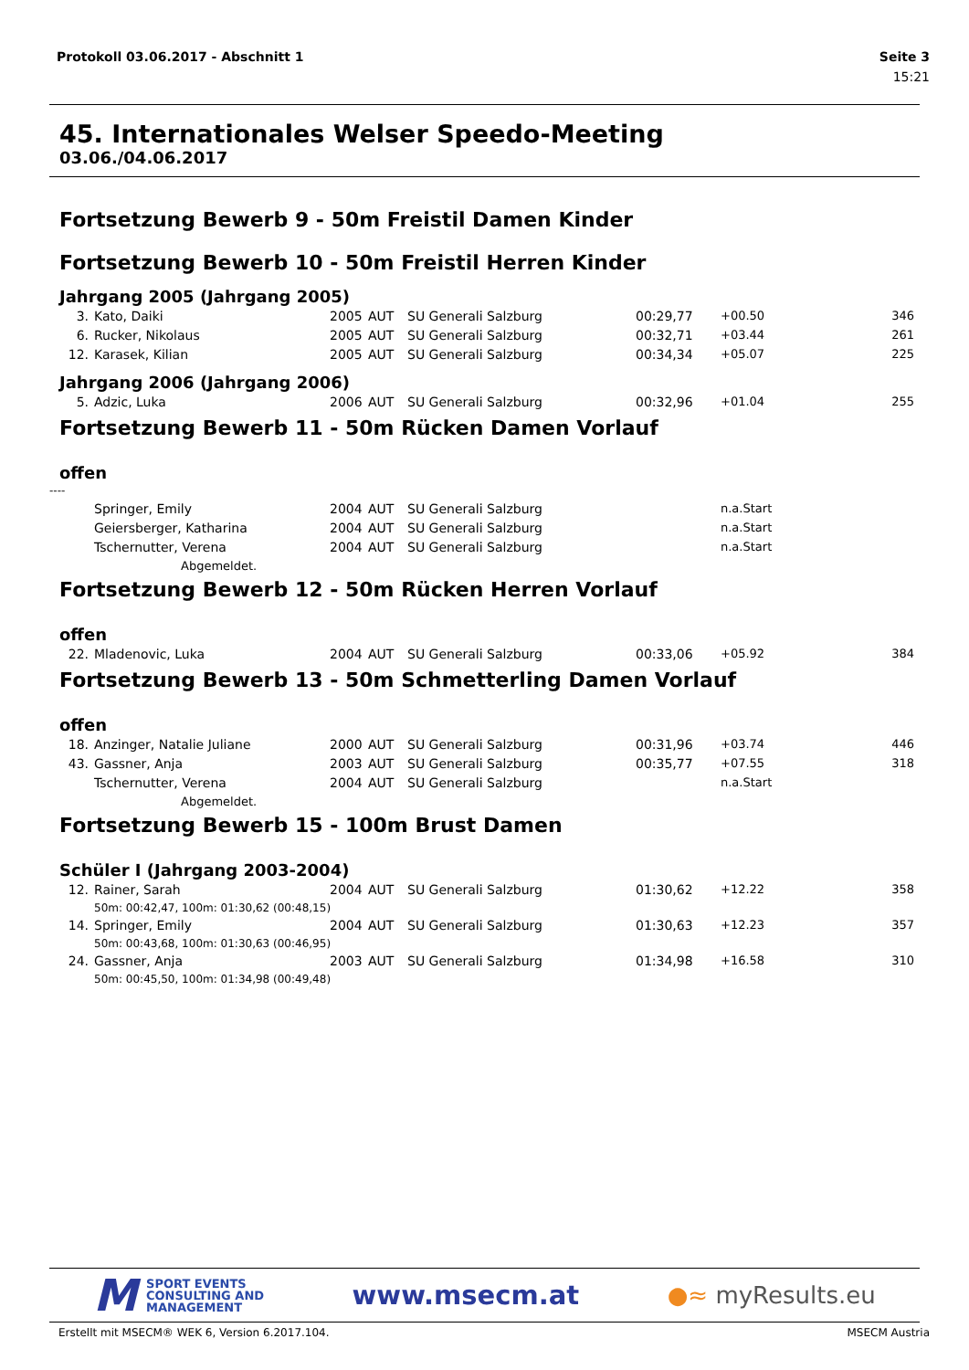Protokoll 03.06.2017 - Abschnitt 1 Seite 3
15:21
45. Internationales Welser Speedo-Meeting
03.06./04.06.2017
Fortsetzung Bewerb 9 - 50m Freistil Damen Kinder
Fortsetzung Bewerb 10 - 50m Freistil Herren Kinder
Jahrgang 2005 (Jahrgang 2005)
| 3. | Kato, Daiki | 2005 | AUT | SU Generali Salzburg | 00:29,77 | +00.50 | 346 |
| 6. | Rucker, Nikolaus | 2005 | AUT | SU Generali Salzburg | 00:32,71 | +03.44 | 261 |
| 12. | Karasek, Kilian | 2005 | AUT | SU Generali Salzburg | 00:34,34 | +05.07 | 225 |
Jahrgang 2006 (Jahrgang 2006)
| 5. | Adzic, Luka | 2006 | AUT | SU Generali Salzburg | 00:32,96 | +01.04 | 255 |
Fortsetzung Bewerb 11 - 50m Rücken Damen Vorlauf
offen
----
| | Springer, Emily | 2004 | AUT | SU Generali Salzburg | | n.a.Start | |
| | Geiersberger, Katharina | 2004 | AUT | SU Generali Salzburg | | n.a.Start | |
| | Tschernutter, Verena | 2004 | AUT | SU Generali Salzburg | | n.a.Start | |
| | Abgemeldet. | | | | | | |
Fortsetzung Bewerb 12 - 50m Rücken Herren Vorlauf
offen
| 22. | Mladenovic, Luka | 2004 | AUT | SU Generali Salzburg | 00:33,06 | +05.92 | 384 |
Fortsetzung Bewerb 13 - 50m Schmetterling Damen Vorlauf
offen
| 18. | Anzinger, Natalie Juliane | 2000 | AUT | SU Generali Salzburg | 00:31,96 | +03.74 | 446 |
| 43. | Gassner, Anja | 2003 | AUT | SU Generali Salzburg | 00:35,77 | +07.55 | 318 |
| | Tschernutter, Verena | 2004 | AUT | SU Generali Salzburg | | n.a.Start | |
| | Abgemeldet. | | | | | | |
Fortsetzung Bewerb 15 - 100m Brust Damen
Schüler I (Jahrgang 2003-2004)
| 12. | Rainer, Sarah | 2004 | AUT | SU Generali Salzburg | 01:30,62 | +12.22 | 358 |
| | 50m: 00:42,47, 100m: 01:30,62 (00:48,15) | | | | | | |
| 14. | Springer, Emily | 2004 | AUT | SU Generali Salzburg | 01:30,63 | +12.23 | 357 |
| | 50m: 00:43,68, 100m: 01:30,63 (00:46,95) | | | | | | |
| 24. | Gassner, Anja | 2003 | AUT | SU Generali Salzburg | 01:34,98 | +16.58 | 310 |
| | 50m: 00:45,50, 100m: 01:34,98 (00:49,48) | | | | | | |
M SPORT EVENTS
CONSULTING AND
MANAGEMENT
www.msecm.at ●≈ myResults.eu
Erstellt mit MSECM® WEK 6, Version 6.2017.104. MSECM Austria